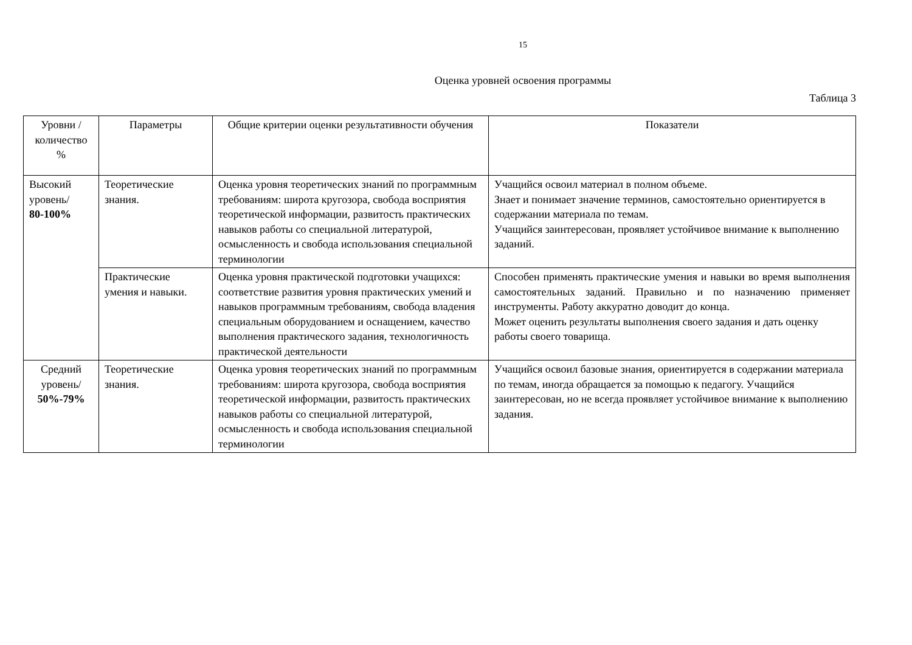15
Оценка уровней освоения программы
Таблица 3
| Уровни / количество % | Параметры | Общие критерии оценки результативности обучения | Показатели |
| --- | --- | --- | --- |
| Высокий уровень/ 80-100% | Теоретические знания. | Оценка уровня теоретических знаний по программным требованиям: широта кругозора, свобода восприятия теоретической информации, развитость практических навыков работы со специальной литературой, осмысленность и свобода использования специальной терминологии | Учащийся освоил материал в полном объеме. Знает и понимает значение терминов, самостоятельно ориентируется в содержании материала по темам. Учащийся заинтересован, проявляет устойчивое внимание к выполнению заданий. |
| | Практические умения и навыки. | Оценка уровня практической подготовки учащихся: соответствие развития уровня практических умений и навыков программным требованиям, свобода владения специальным оборудованием и оснащением, качество выполнения практического задания, технологичность практической деятельности | Способен применять практические умения и навыки во время выполнения самостоятельных заданий. Правильно и по назначению применяет инструменты. Работу аккуратно доводит до конца. Может оценить результаты выполнения своего задания и дать оценку работы своего товарища. |
| Средний уровень/ 50%-79% | Теоретические знания. | Оценка уровня теоретических знаний по программным требованиям: широта кругозора, свобода восприятия теоретической информации, развитость практических навыков работы со специальной литературой, осмысленность и свобода использования специальной терминологии | Учащийся освоил базовые знания, ориентируется в содержании материала по темам, иногда обращается за помощью к педагогу. Учащийся заинтересован, но не всегда проявляет устойчивое внимание к выполнению задания. |